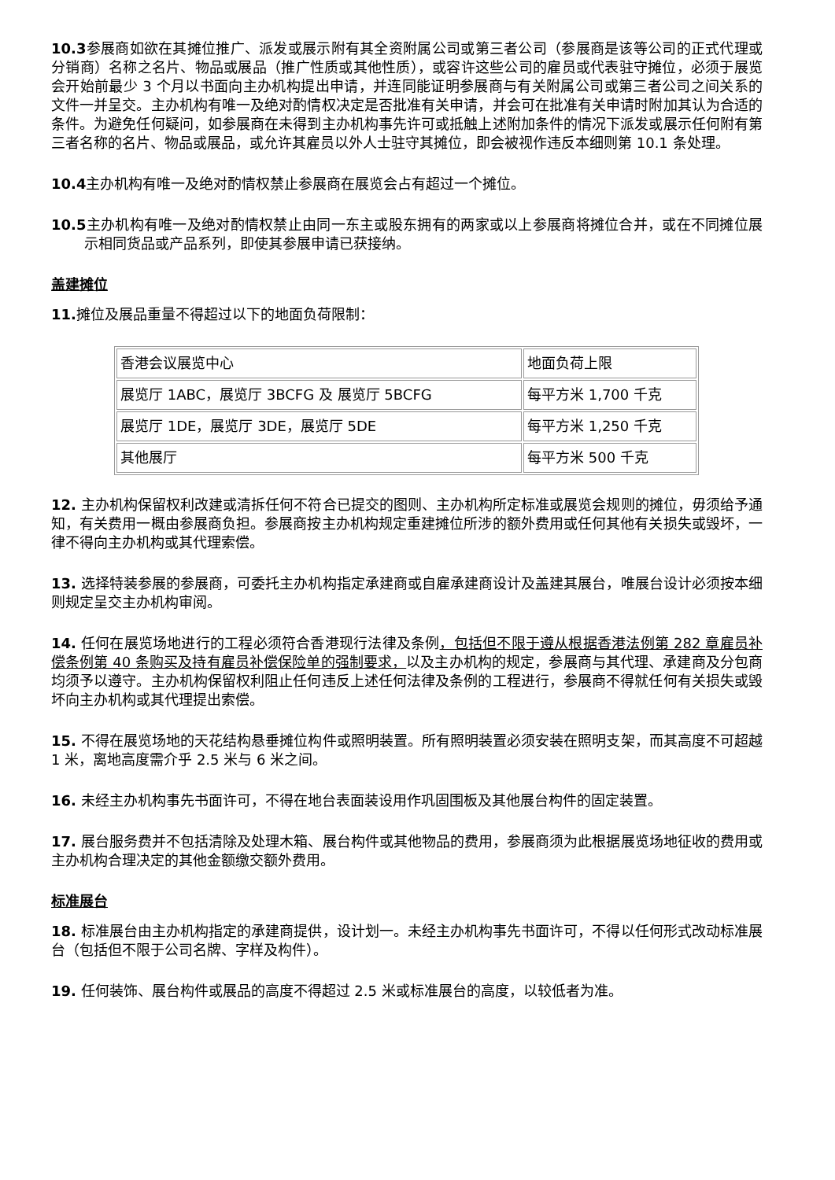10.3参展商如欲在其摊位推广、派发或展示附有其全资附属公司或第三者公司（参展商是该等公司的正式代理或分销商）名称之名片、物品或展品（推广性质或其他性质），或容许这些公司的雇员或代表驻守摊位，必须于展览会开始前最少 3 个月以书面向主办机构提出申请，并连同能证明参展商与有关附属公司或第三者公司之间关系的文件一并呈交。主办机构有唯一及绝对酌情权决定是否批准有关申请，并会可在批准有关申请时附加其认为合适的条件。为避免任何疑问，如参展商在未得到主办机构事先许可或抵触上述附加条件的情况下派发或展示任何附有第三者名称的名片、物品或展品，或允许其雇员以外人士驻守其摊位，即会被视作违反本细则第 10.1 条处理。
10.4主办机构有唯一及绝对酌情权禁止参展商在展览会占有超过一个摊位。
10.5主办机构有唯一及绝对酌情权禁止由同一东主或股东拥有的两家或以上参展商将摊位合并，或在不同摊位展示相同货品或产品系列，即使其参展申请已获接纳。
盖建摊位
11. 摊位及展品重量不得超过以下的地面负荷限制：
| 香港会议展览中心 | 地面负荷上限 |
| 展览厅 1ABC，展览厅 3BCFG 及 展览厅 5BCFG | 每平方米 1,700 千克 |
| 展览厅 1DE，展览厅 3DE，展览厅 5DE | 每平方米 1,250 千克 |
| 其他展厅 | 每平方米 500 千克 |
12. 主办机构保留权利改建或清拆任何不符合已提交的图则、主办机构所定标准或展览会规则的摊位，毋须给予通知，有关费用一概由参展商负担。参展商按主办机构规定重建摊位所涉的额外费用或任何其他有关损失或毁坏，一律不得向主办机构或其代理索偿。
13. 选择特装参展的参展商，可委托主办机构指定承建商或自雇承建商设计及盖建其展台，唯展台设计必须按本细则规定呈交主办机构审阅。
14. 任何在展览场地进行的工程必须符合香港现行法律及条例，包括但不限于遵从根据香港法例第 282 章雇员补偿条例第 40 条购买及持有雇员补偿保险单的强制要求，以及主办机构的规定，参展商与其代理、承建商及分包商均须予以遵守。主办机构保留权利阻止任何违反上述任何法律及条例的工程进行，参展商不得就任何有关损失或毁坏向主办机构或其代理提出索偿。
15. 不得在展览场地的天花结构悬垂摊位构件或照明装置。所有照明装置必须安装在照明支架，而其高度不可超越 1 米，离地高度需介乎 2.5 米与 6 米之间。
16. 未经主办机构事先书面许可，不得在地台表面装设用作巩固围板及其他展台构件的固定装置。
17. 展台服务费并不包括清除及处理木箱、展台构件或其他物品的费用，参展商须为此根据展览场地征收的费用或主办机构合理决定的其他金额缴交额外费用。
标准展台
18. 标准展台由主办机构指定的承建商提供，设计划一。未经主办机构事先书面许可，不得以任何形式改动标准展台（包括但不限于公司名牌、字样及构件）。
19. 任何装饰、展台构件或展品的高度不得超过 2.5 米或标准展台的高度，以较低者为准。